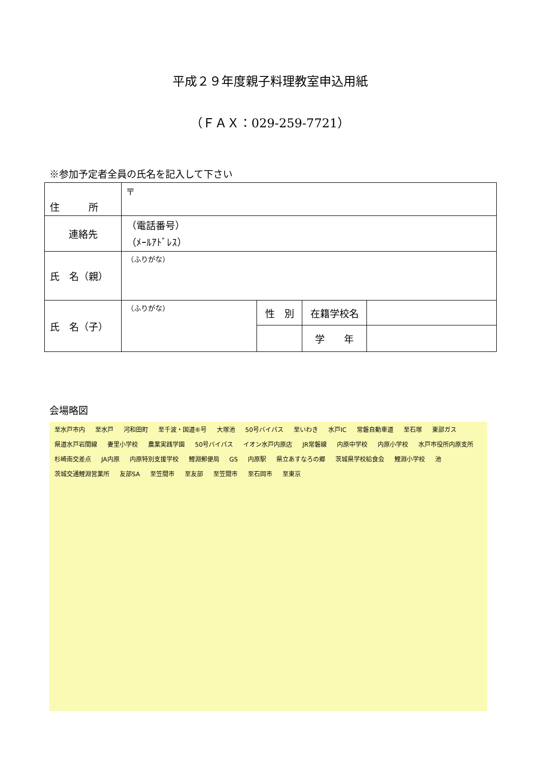平成２９年度親子料理教室申込用紙
（ＦＡＸ：029-259-7721）
※参加予定者全員の氏名を記入して下さい
| 住 所 | 〒 | | | |
| 連絡先 | （電話番号） （ﾒｰﾙｱﾄﾞﾚｽ） | | | |
| 氏 名（親） | （ふりがな） | | | |
| 氏 名（子） | （ふりがな） | 性 別 | 在籍学校名 | |
| | | | 学 年 | |
会場略図
至水戸市内 至水戸 河和田町 至千波・国道⑥号 大塚池 50号バイパス 至いわき 水戸IC 常磐自動車道 至石塚 東部ガス 県道水戸岩間線 妻里小学校 農業実践学園 50号バイパス イオン水戸内原店 JR常磐線 内原中学校 内原小学校 水戸市役所内原支所 杉崎南交差点 JA内原 内原特別支援学校 鯉淵郵便局 GS 内原駅 県立あすなろの郷 茨城県学校給食会 鯉淵小学校 池 茨城交通鯉淵営業所 友部SA 至笠間市 至友部 至笠間市 至石岡市 至東京